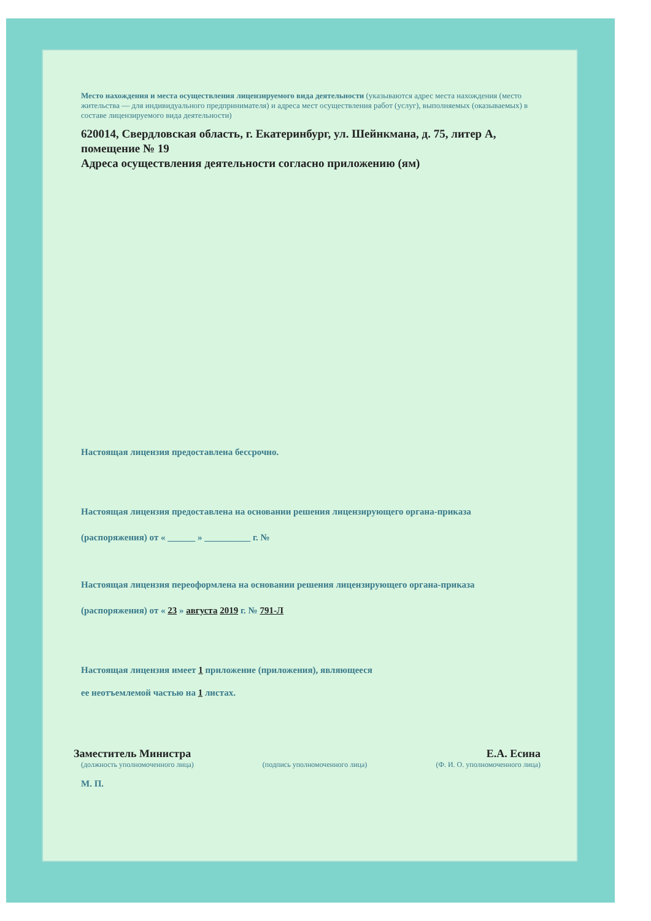Место нахождения и места осуществления лицензируемого вида деятельности (указываются адрес места нахождения (место жительства — для индивидуального предпринимателя) и адреса мест осуществления работ (услуг), выполняемых (оказываемых) в составе лицензируемого вида деятельности)
620014, Свердловская область, г. Екатеринбург, ул. Шейнкмана, д. 75, литер А, помещение № 19
Адреса осуществления деятельности согласно приложению (ям)
Настоящая лицензия предоставлена бессрочно.
Настоящая лицензия предоставлена на основании решения лицензирующего органа-приказа
(распоряжения) от « ______ » __________ г. №
Настоящая лицензия переоформлена на основании решения лицензирующего органа-приказа
(распоряжения) от « 23 » августа 2019 г. № 791-Л
Настоящая лицензия имеет 1 приложение (приложения), являющееся
ее неотъемлемой частью на 1 листах.
Заместитель Министра Е.А. Есина
(должность уполномоченного лица) (подпись уполномоченного лица) (Ф. И. О. уполномоченного лица)
М. П.